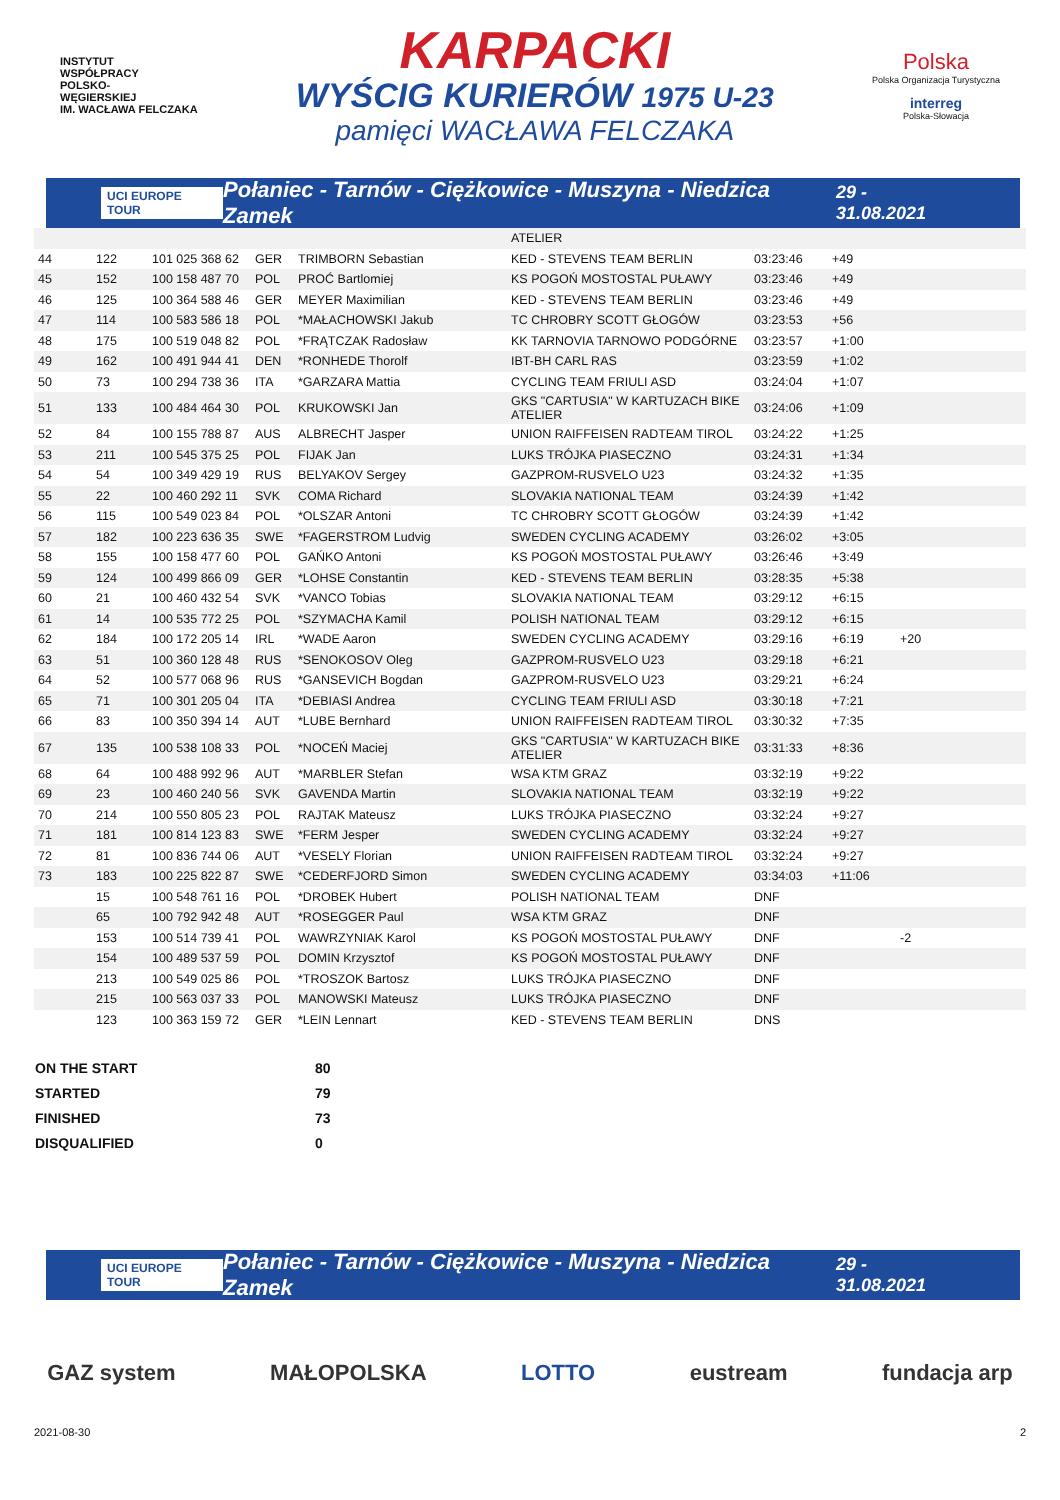INSTYTUT
WSPÓŁPRACY
POLSKO-
WĘGIERSKIEJ
IM. WACŁAWA FELCZAKA
KARPACKI
WYŚCIG KURIERÓW 1975 U-23
pamięci WACŁAWA FELCZAKA
Polska
Polska Organizacja Turystyczna
interreg
Polska-Słowacja
UCI EUROPE TOUR Połaniec - Tarnów - Ciężkowice - Muszyna - Niedzica Zamek 29 - 31.08.2021
| | | | | | ATELIER | | | |
| 44 | 122 | 101 025 368 62 | GER | TRIMBORN Sebastian | KED - STEVENS TEAM BERLIN | 03:23:46 | +49 | |
| 45 | 152 | 100 158 487 70 | POL | PROĆ Bartlomiej | KS POGOŃ MOSTOSTAL PUŁAWY | 03:23:46 | +49 | |
| 46 | 125 | 100 364 588 46 | GER | MEYER Maximilian | KED - STEVENS TEAM BERLIN | 03:23:46 | +49 | |
| 47 | 114 | 100 583 586 18 | POL | *MAŁACHOWSKI Jakub | TC CHROBRY SCOTT GŁOGÓW | 03:23:53 | +56 | |
| 48 | 175 | 100 519 048 82 | POL | *FRĄTCZAK Radosław | KK TARNOVIA TARNOWO PODGÓRNE | 03:23:57 | +1:00 | |
| 49 | 162 | 100 491 944 41 | DEN | *RONHEDE Thorolf | IBT-BH CARL RAS | 03:23:59 | +1:02 | |
| 50 | 73 | 100 294 738 36 | ITA | *GARZARA Mattia | CYCLING TEAM FRIULI ASD | 03:24:04 | +1:07 | |
| 51 | 133 | 100 484 464 30 | POL | KRUKOWSKI Jan | GKS "CARTUSIA" W KARTUZACH BIKE ATELIER | 03:24:06 | +1:09 | |
| 52 | 84 | 100 155 788 87 | AUS | ALBRECHT Jasper | UNION RAIFFEISEN RADTEAM TIROL | 03:24:22 | +1:25 | |
| 53 | 211 | 100 545 375 25 | POL | FIJAK Jan | LUKS TRÓJKA PIASECZNO | 03:24:31 | +1:34 | |
| 54 | 54 | 100 349 429 19 | RUS | BELYAKOV Sergey | GAZPROM-RUSVELO U23 | 03:24:32 | +1:35 | |
| 55 | 22 | 100 460 292 11 | SVK | COMA Richard | SLOVAKIA NATIONAL TEAM | 03:24:39 | +1:42 | |
| 56 | 115 | 100 549 023 84 | POL | *OLSZAR Antoni | TC CHROBRY SCOTT GŁOGÓW | 03:24:39 | +1:42 | |
| 57 | 182 | 100 223 636 35 | SWE | *FAGERSTROM Ludvig | SWEDEN CYCLING ACADEMY | 03:26:02 | +3:05 | |
| 58 | 155 | 100 158 477 60 | POL | GAŃKO Antoni | KS POGOŃ MOSTOSTAL PUŁAWY | 03:26:46 | +3:49 | |
| 59 | 124 | 100 499 866 09 | GER | *LOHSE Constantin | KED - STEVENS TEAM BERLIN | 03:28:35 | +5:38 | |
| 60 | 21 | 100 460 432 54 | SVK | *VANCO Tobias | SLOVAKIA NATIONAL TEAM | 03:29:12 | +6:15 | |
| 61 | 14 | 100 535 772 25 | POL | *SZYMACHA Kamil | POLISH NATIONAL TEAM | 03:29:12 | +6:15 | |
| 62 | 184 | 100 172 205 14 | IRL | *WADE Aaron | SWEDEN CYCLING ACADEMY | 03:29:16 | +6:19 | +20 |
| 63 | 51 | 100 360 128 48 | RUS | *SENOKOSOV Oleg | GAZPROM-RUSVELO U23 | 03:29:18 | +6:21 | |
| 64 | 52 | 100 577 068 96 | RUS | *GANSEVICH Bogdan | GAZPROM-RUSVELO U23 | 03:29:21 | +6:24 | |
| 65 | 71 | 100 301 205 04 | ITA | *DEBIASI Andrea | CYCLING TEAM FRIULI ASD | 03:30:18 | +7:21 | |
| 66 | 83 | 100 350 394 14 | AUT | *LUBE Bernhard | UNION RAIFFEISEN RADTEAM TIROL | 03:30:32 | +7:35 | |
| 67 | 135 | 100 538 108 33 | POL | *NOCEŃ Maciej | GKS "CARTUSIA" W KARTUZACH BIKE ATELIER | 03:31:33 | +8:36 | |
| 68 | 64 | 100 488 992 96 | AUT | *MARBLER Stefan | WSA KTM GRAZ | 03:32:19 | +9:22 | |
| 69 | 23 | 100 460 240 56 | SVK | GAVENDA Martin | SLOVAKIA NATIONAL TEAM | 03:32:19 | +9:22 | |
| 70 | 214 | 100 550 805 23 | POL | RAJTAK Mateusz | LUKS TRÓJKA PIASECZNO | 03:32:24 | +9:27 | |
| 71 | 181 | 100 814 123 83 | SWE | *FERM Jesper | SWEDEN CYCLING ACADEMY | 03:32:24 | +9:27 | |
| 72 | 81 | 100 836 744 06 | AUT | *VESELY Florian | UNION RAIFFEISEN RADTEAM TIROL | 03:32:24 | +9:27 | |
| 73 | 183 | 100 225 822 87 | SWE | *CEDERFJORD Simon | SWEDEN CYCLING ACADEMY | 03:34:03 | +11:06 | |
| | 15 | 100 548 761 16 | POL | *DROBEK Hubert | POLISH NATIONAL TEAM | DNF | | |
| | 65 | 100 792 942 48 | AUT | *ROSEGGER Paul | WSA KTM GRAZ | DNF | | |
| | 153 | 100 514 739 41 | POL | WAWRZYNIAK Karol | KS POGOŃ MOSTOSTAL PUŁAWY | DNF | | -2 |
| | 154 | 100 489 537 59 | POL | DOMIN Krzysztof | KS POGOŃ MOSTOSTAL PUŁAWY | DNF | | |
| | 213 | 100 549 025 86 | POL | *TROSZOK Bartosz | LUKS TRÓJKA PIASECZNO | DNF | | |
| | 215 | 100 563 037 33 | POL | MANOWSKI Mateusz | LUKS TRÓJKA PIASECZNO | DNF | | |
| | 123 | 100 363 159 72 | GER | *LEIN Lennart | KED - STEVENS TEAM BERLIN | DNS | | |
ON THE START 80
STARTED 79
FINISHED 73
DISQUALIFIED 0
UCI EUROPE TOUR Połaniec - Tarnów - Ciężkowice - Muszyna - Niedzica Zamek 29 - 31.08.2021
GAZ system MAŁOPOLSKA LOTTO eustream fundacja arp
2021-08-30 2